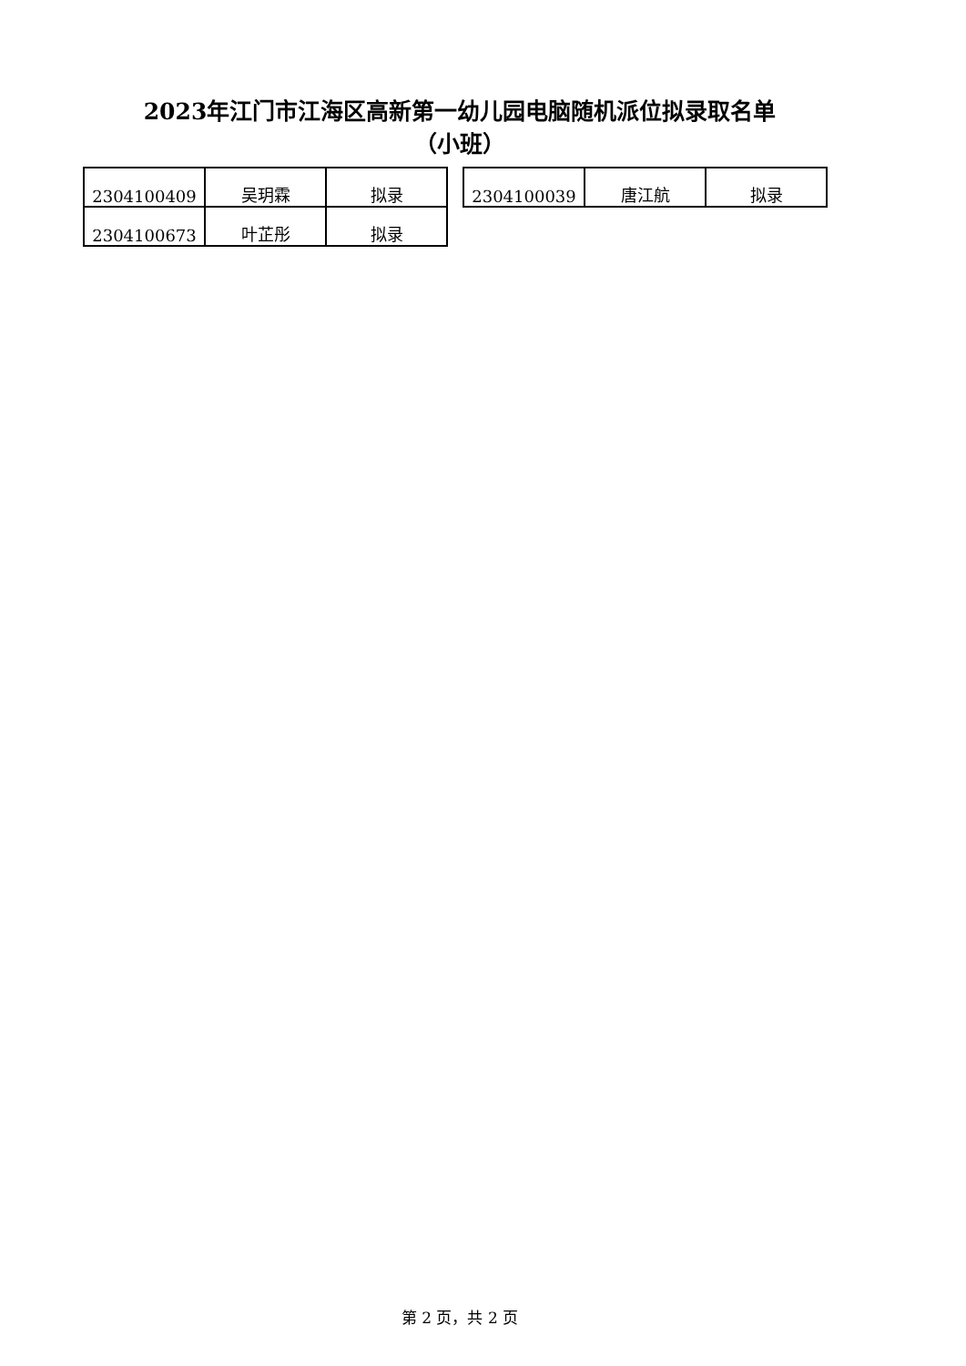2023年江门市江海区高新第一幼儿园电脑随机派位拟录取名单
（小班）
| 2304100409 | 吴玥霖 | 拟录 |
| 2304100673 | 叶芷彤 | 拟录 |
| 2304100039 | 唐江航 | 拟录 |
第 2 页，共 2 页